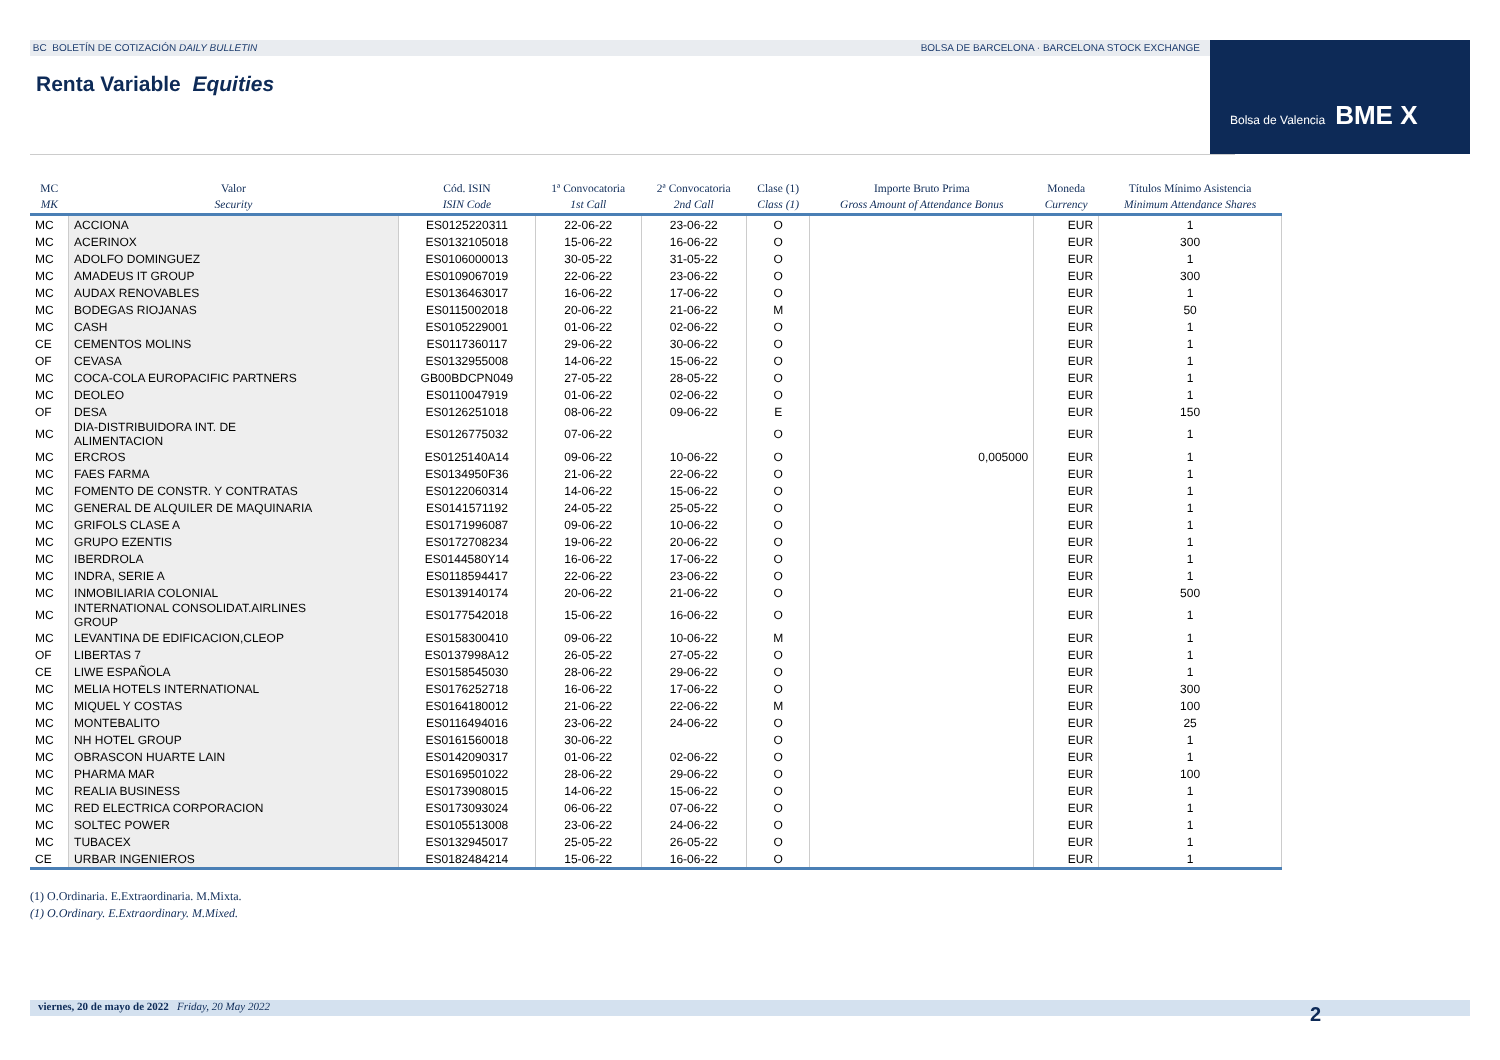BC BOLETÍN DE COTIZACIÓN DAILY BULLETIN BOLSA DE BARCELONA · BARCELONA STOCK EXCHANGE Bolsa de Valencia BME X
Renta Variable Equities
| MC MK | Valor Security | Cód. ISIN ISIN Code | 1ª Convocatoria 1st Call | 2ª Convocatoria 2nd Call | Clase (1) Class (1) | Importe Bruto Prima Gross Amount of Attendance Bonus | Moneda Currency | Títulos Mínimo Asistencia Minimum Attendance Shares |
| --- | --- | --- | --- | --- | --- | --- | --- | --- |
| MC | ACCIONA | ES0125220311 | 22-06-22 | 23-06-22 | O | | EUR | 1 |
| MC | ACERINOX | ES0132105018 | 15-06-22 | 16-06-22 | O | | EUR | 300 |
| MC | ADOLFO DOMINGUEZ | ES0106000013 | 30-05-22 | 31-05-22 | O | | EUR | 1 |
| MC | AMADEUS IT GROUP | ES0109067019 | 22-06-22 | 23-06-22 | O | | EUR | 300 |
| MC | AUDAX RENOVABLES | ES0136463017 | 16-06-22 | 17-06-22 | O | | EUR | 1 |
| MC | BODEGAS RIOJANAS | ES0115002018 | 20-06-22 | 21-06-22 | M | | EUR | 50 |
| MC | CASH | ES0105229001 | 01-06-22 | 02-06-22 | O | | EUR | 1 |
| CE | CEMENTOS MOLINS | ES0117360117 | 29-06-22 | 30-06-22 | O | | EUR | 1 |
| OF | CEVASA | ES0132955008 | 14-06-22 | 15-06-22 | O | | EUR | 1 |
| MC | COCA-COLA EUROPACIFIC PARTNERS | GB00BDCPN049 | 27-05-22 | 28-05-22 | O | | EUR | 1 |
| MC | DEOLEO | ES0110047919 | 01-06-22 | 02-06-22 | O | | EUR | 1 |
| OF | DESA | ES0126251018 | 08-06-22 | 09-06-22 | E | | EUR | 150 |
| MC | DIA-DISTRIBUIDORA INT. DE ALIMENTACION | ES0126775032 | 07-06-22 | | O | | EUR | 1 |
| MC | ERCROS | ES0125140A14 | 09-06-22 | 10-06-22 | O | 0,005000 | EUR | 1 |
| MC | FAES FARMA | ES0134950F36 | 21-06-22 | 22-06-22 | O | | EUR | 1 |
| MC | FOMENTO DE CONSTR. Y CONTRATAS | ES0122060314 | 14-06-22 | 15-06-22 | O | | EUR | 1 |
| MC | GENERAL DE ALQUILER DE MAQUINARIA | ES0141571192 | 24-05-22 | 25-05-22 | O | | EUR | 1 |
| MC | GRIFOLS CLASE A | ES0171996087 | 09-06-22 | 10-06-22 | O | | EUR | 1 |
| MC | GRUPO EZENTIS | ES0172708234 | 19-06-22 | 20-06-22 | O | | EUR | 1 |
| MC | IBERDROLA | ES0144580Y14 | 16-06-22 | 17-06-22 | O | | EUR | 1 |
| MC | INDRA, SERIE A | ES0118594417 | 22-06-22 | 23-06-22 | O | | EUR | 1 |
| MC | INMOBILIARIA COLONIAL | ES0139140174 | 20-06-22 | 21-06-22 | O | | EUR | 500 |
| MC | INTERNATIONAL CONSOLIDAT.AIRLINES GROUP | ES0177542018 | 15-06-22 | 16-06-22 | O | | EUR | 1 |
| MC | LEVANTINA DE EDIFICACION,CLEOP | ES0158300410 | 09-06-22 | 10-06-22 | M | | EUR | 1 |
| OF | LIBERTAS 7 | ES0137998A12 | 26-05-22 | 27-05-22 | O | | EUR | 1 |
| CE | LIWE ESPAÑOLA | ES0158545030 | 28-06-22 | 29-06-22 | O | | EUR | 1 |
| MC | MELIA HOTELS INTERNATIONAL | ES0176252718 | 16-06-22 | 17-06-22 | O | | EUR | 300 |
| MC | MIQUEL Y COSTAS | ES0164180012 | 21-06-22 | 22-06-22 | M | | EUR | 100 |
| MC | MONTEBALITO | ES0116494016 | 23-06-22 | 24-06-22 | O | | EUR | 25 |
| MC | NH HOTEL GROUP | ES0161560018 | 30-06-22 | | O | | EUR | 1 |
| MC | OBRASCON HUARTE LAIN | ES0142090317 | 01-06-22 | 02-06-22 | O | | EUR | 1 |
| MC | PHARMA MAR | ES0169501022 | 28-06-22 | 29-06-22 | O | | EUR | 100 |
| MC | REALIA BUSINESS | ES0173908015 | 14-06-22 | 15-06-22 | O | | EUR | 1 |
| MC | RED ELECTRICA CORPORACION | ES0173093024 | 06-06-22 | 07-06-22 | O | | EUR | 1 |
| MC | SOLTEC POWER | ES0105513008 | 23-06-22 | 24-06-22 | O | | EUR | 1 |
| MC | TUBACEX | ES0132945017 | 25-05-22 | 26-05-22 | O | | EUR | 1 |
| CE | URBAR INGENIEROS | ES0182484214 | 15-06-22 | 16-06-22 | O | | EUR | 1 |
(1) O.Ordinaria. E.Extraordinaria. M.Mixta.
(1) O.Ordinary. E.Extraordinary. M.Mixed.
viernes, 20 de mayo de 2022 Friday, 20 May 2022 2